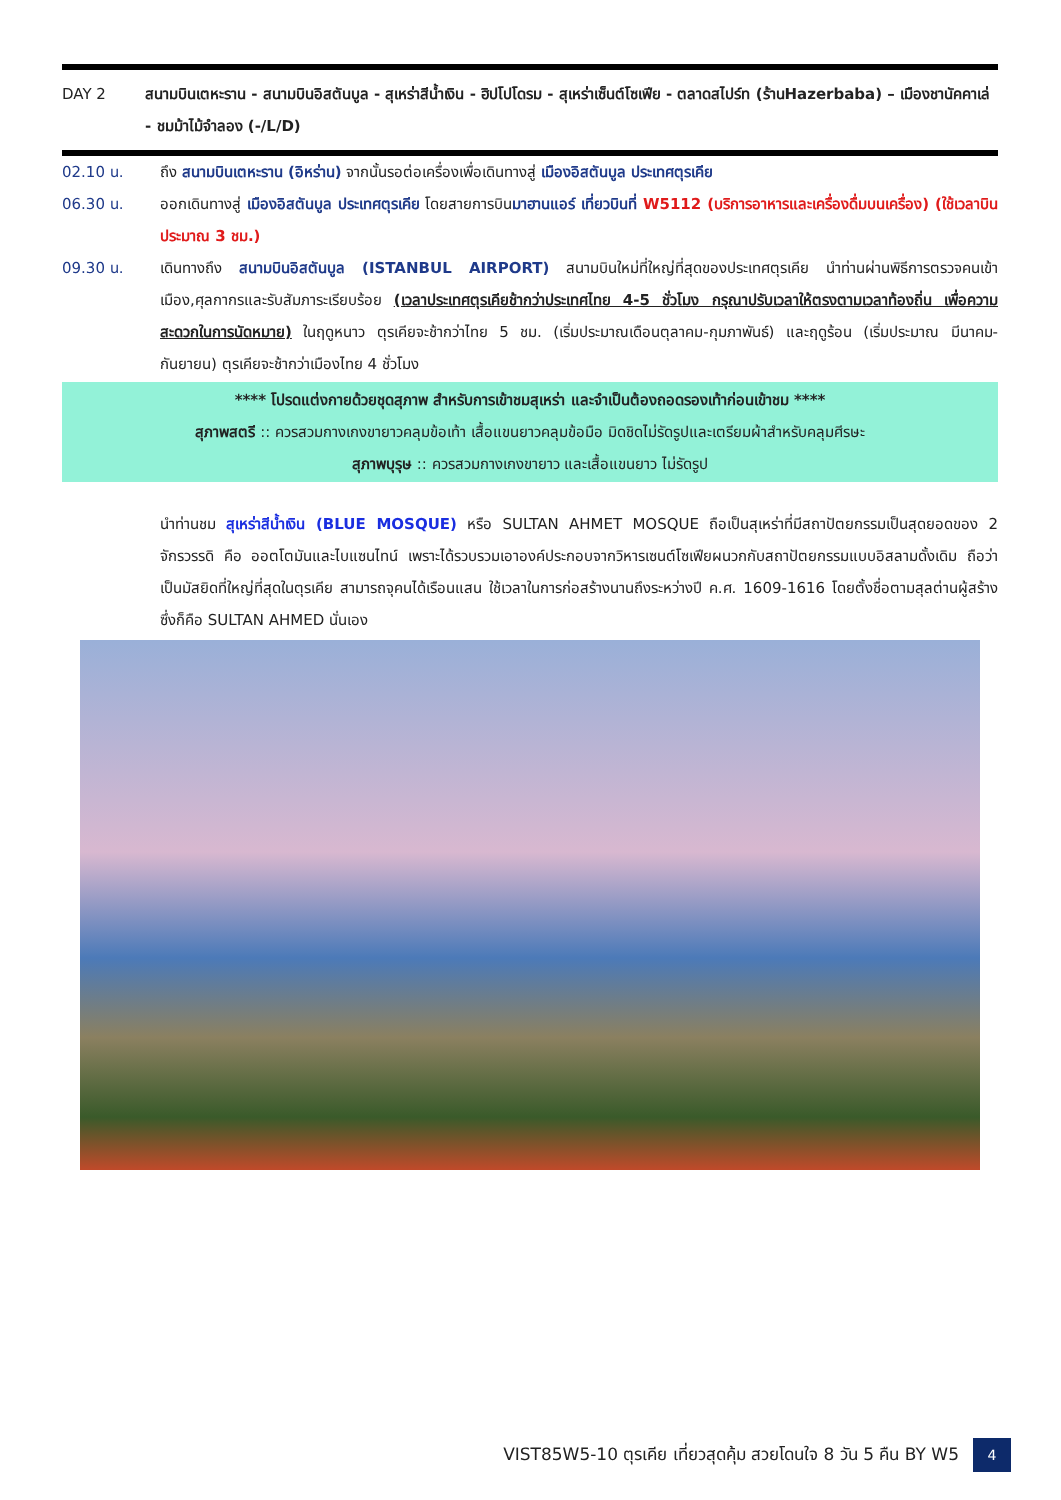DAY 2 สนามบินเตหะราน - สนามบินอิสตันบูล - สุเหร่าสีน้ำเงิน - ฮิปโปโดรม - สุเหร่าเซ็นต์โซเฟีย - ตลาดสไปร์ท (ร้านHazerbaba) – เมืองชานัคคาเล่ - ชมม้าไม้จำลอง (-/L/D)
02.10 น. ถึง สนามบินเตหะราน (อิหร่าน) จากนั้นรอต่อเครื่องเพื่อเดินทางสู่ เมืองอิสตันบูล ประเทศตุรเคีย
06.30 น. ออกเดินทางสู่ เมืองอิสตันบูล ประเทศตุรเคีย โดยสายการบินมาฮานแอร์ เที่ยวบินที่ W5112 (บริการอาหารและเครื่องดื่มบนเครื่อง) (ใช้เวลาบินประมาณ 3 ชม.)
09.30 น. เดินทางถึง สนามบินอิสตันบูล (ISTANBUL AIRPORT) สนามบินใหม่ที่ใหญ่ที่สุดของประเทศตุรเคีย นำท่านผ่านพิธีการตรวจคนเข้าเมือง,ศุลกากรและรับสัมภาระเรียบร้อย (เวลาประเทศตุรเคียช้ากว่าประเทศไทย 4-5 ชั่วโมง กรุณาปรับเวลาให้ตรงตามเวลาท้องถิ่น เพื่อความสะดวกในการนัดหมาย) ในฤดูหนาว ตุรเคียจะช้ากว่าไทย 5 ชม. (เริ่มประมาณเดือนตุลาคม-กุมภาพันธ์) และฤดูร้อน (เริ่มประมาณ มีนาคม-กันยายน) ตุรเคียจะช้ากว่าเมืองไทย 4 ชั่วโมง
**** โปรดแต่งกายด้วยชุดสุภาพ สำหรับการเข้าชมสุเหร่า และจำเป็นต้องถอดรองเท้าก่อนเข้าชม ****
สุภาพสตรี :: ควรสวมกางเกงขายาวคลุมข้อเท้า เสื้อแขนยาวคลุมข้อมือ มิดชิดไม่รัดรูปและเตรียมผ้าสำหรับคลุมศีรษะ
สุภาพบุรุษ :: ควรสวมกางเกงขายาว และเสื้อแขนยาว ไม่รัดรูป
นำท่านชม สุเหร่าสีน้ำเงิน (BLUE MOSQUE) หรือ SULTAN AHMET MOSQUE ถือเป็นสุเหร่าที่มีสถาปัตยกรรมเป็นสุดยอดของ 2 จักรวรรดิ คือ ออตโตมันและไบแซนไทน์ เพราะได้รวบรวมเอาองค์ประกอบจากวิหารเซนต์โซเฟียผนวกกับสถาปัตยกรรมแบบอิสลามดั้งเดิม ถือว่าเป็นมัสยิดที่ใหญ่ที่สุดในตุรเคีย สามารถจุคนได้เรือนแสน ใช้เวลาในการก่อสร้างนานถึงระหว่างปี ค.ศ. 1609-1616 โดยตั้งชื่อตามสุลต่านผู้สร้างซึ่งก็คือ SULTAN AHMED นั่นเอง
VIST85W5-10 ตุรเคีย เที่ยวสุดคุ้ม สวยโดนใจ 8 วัน 5 คืน BY W5 4